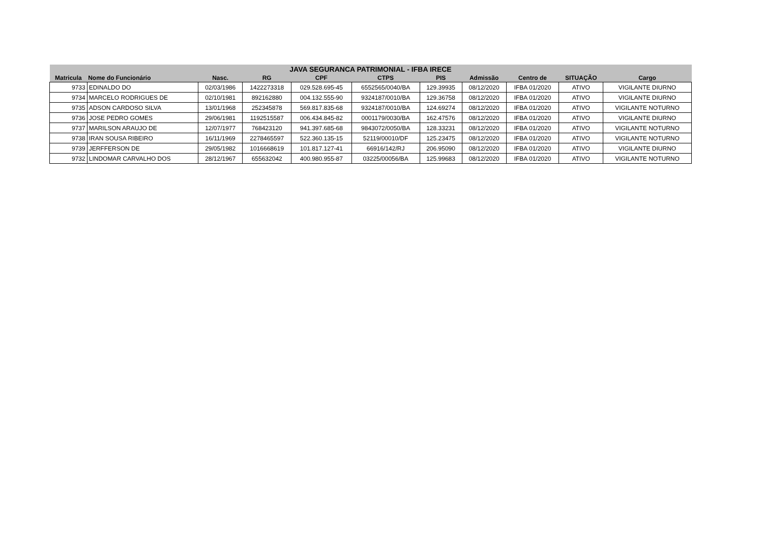| JAVA SEGURANCA PATRIMONIAL - IFBA IRECE | | | | | | | | | | |
| --- | --- | --- | --- | --- | --- | --- | --- | --- | --- | --- |
| Matricula | Nome do Funcionário | Nasc. | RG | CPF | CTPS | PIS | Admissão | Centro de | SITUAÇÃO | Cargo |
| 9733 | EDINALDO DO | 02/03/1986 | 1422273318 | 029.528.695-45 | 6552565/0040/BA | 129.39935 | 08/12/2020 | IFBA 01/2020 | ATIVO | VIGILANTE DIURNO |
| 9734 | MARCELO RODRIGUES DE | 02/10/1981 | 892162880 | 004.132.555-90 | 9324187/0010/BA | 129.36758 | 08/12/2020 | IFBA 01/2020 | ATIVO | VIGILANTE DIURNO |
| 9735 | ADSON CARDOSO SILVA | 13/01/1968 | 252345878 | 569.817.835-68 | 9324187/0010/BA | 124.69274 | 08/12/2020 | IFBA 01/2020 | ATIVO | VIGILANTE NOTURNO |
| 9736 | JOSE PEDRO GOMES | 29/06/1981 | 1192515587 | 006.434.845-82 | 0001179/0030/BA | 162.47576 | 08/12/2020 | IFBA 01/2020 | ATIVO | VIGILANTE DIURNO |
| 9737 | MARILSON ARAUJO DE | 12/07/1977 | 768423120 | 941.397.685-68 | 9843072/0050/BA | 128.33231 | 08/12/2020 | IFBA 01/2020 | ATIVO | VIGILANTE NOTURNO |
| 9738 | IRAN SOUSA RIBEIRO | 16/11/1969 | 2278465597 | 522.360.135-15 | 52119/00010/DF | 125.23475 | 08/12/2020 | IFBA 01/2020 | ATIVO | VIGILANTE NOTURNO |
| 9739 | JERFFERSON DE | 29/05/1982 | 1016668619 | 101.817.127-41 | 66916/142/RJ | 206.95090 | 08/12/2020 | IFBA 01/2020 | ATIVO | VIGILANTE DIURNO |
| 9732 | LINDOMAR CARVALHO DOS | 28/12/1967 | 655632042 | 400.980.955-87 | 03225/00056/BA | 125.99683 | 08/12/2020 | IFBA 01/2020 | ATIVO | VIGILANTE NOTURNO |